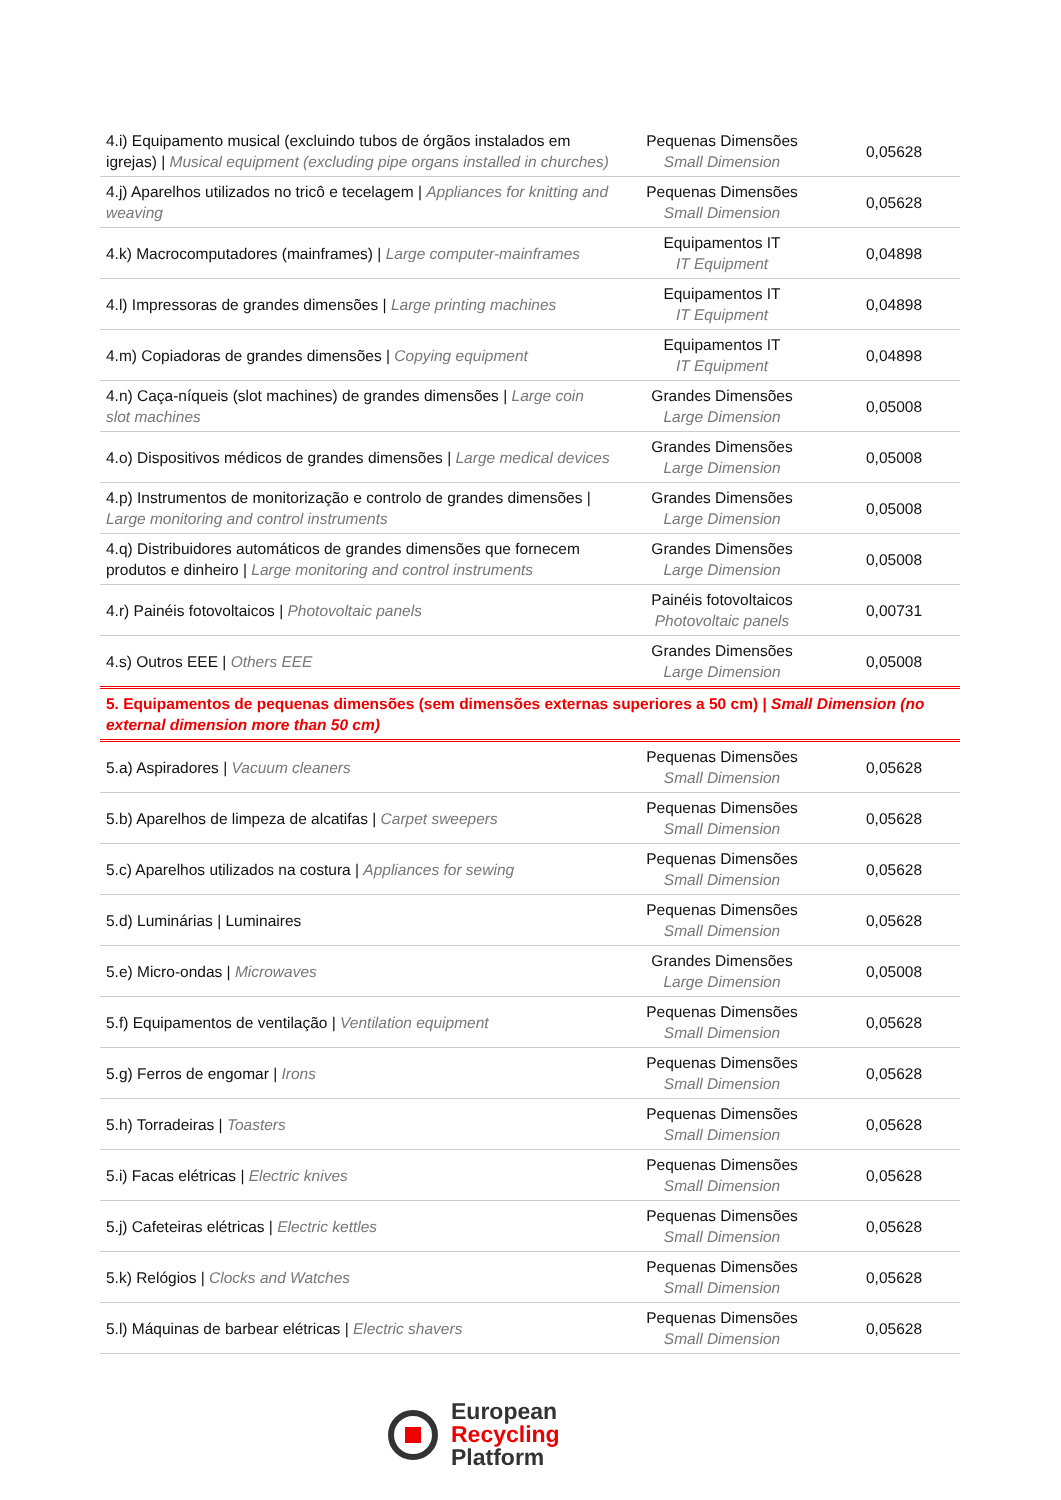| 4.i) Equipamento musical (excluindo tubos de órgãos instalados em igrejas) / Musical equipment (excluding pipe organs installed in churches) | Pequenas Dimensões Small Dimension | 0,05628 |
| 4.j) Aparelhos utilizados no tricô e tecelagem / Appliances for knitting and weaving | Pequenas Dimensões Small Dimension | 0,05628 |
| 4.k) Macrocomputadores (mainframes) / Large computer-mainframes | Equipamentos IT IT Equipment | 0,04898 |
| 4.l) Impressoras de grandes dimensões / Large printing machines | Equipamentos IT IT Equipment | 0,04898 |
| 4.m) Copiadoras de grandes dimensões / Copying equipment | Equipamentos IT IT Equipment | 0,04898 |
| 4.n) Caça-níqueis (slot machines) de grandes dimensões / Large coin slot machines | Grandes Dimensões Large Dimension | 0,05008 |
| 4.o) Dispositivos médicos de grandes dimensões / Large medical devices | Grandes Dimensões Large Dimension | 0,05008 |
| 4.p) Instrumentos de monitorização e controlo de grandes dimensões / Large monitoring and control instruments | Grandes Dimensões Large Dimension | 0,05008 |
| 4.q) Distribuidores automáticos de grandes dimensões que fornecem produtos e dinheiro / Large monitoring and control instruments | Grandes Dimensões Large Dimension | 0,05008 |
| 4.r) Painéis fotovoltaicos / Photovoltaic panels | Painéis fotovoltaicos Photovoltaic panels | 0,00731 |
| 4.s) Outros EEE / Others EEE | Grandes Dimensões Large Dimension | 0,05008 |
| 5. Equipamentos de pequenas dimensões (sem dimensões externas superiores a 50 cm) / Small Dimension (no external dimension more than 50 cm) | | |
| 5.a) Aspiradores / Vacuum cleaners | Pequenas Dimensões Small Dimension | 0,05628 |
| 5.b) Aparelhos de limpeza de alcatifas / Carpet sweepers | Pequenas Dimensões Small Dimension | 0,05628 |
| 5.c) Aparelhos utilizados na costura / Appliances for sewing | Pequenas Dimensões Small Dimension | 0,05628 |
| 5.d) Luminárias / Luminaires | Pequenas Dimensões Small Dimension | 0,05628 |
| 5.e) Micro-ondas / Microwaves | Grandes Dimensões Large Dimension | 0,05008 |
| 5.f) Equipamentos de ventilação / Ventilation equipment | Pequenas Dimensões Small Dimension | 0,05628 |
| 5.g) Ferros de engomar / Irons | Pequenas Dimensões Small Dimension | 0,05628 |
| 5.h) Torradeiras / Toasters | Pequenas Dimensões Small Dimension | 0,05628 |
| 5.i) Facas elétricas / Electric knives | Pequenas Dimensões Small Dimension | 0,05628 |
| 5.j) Cafeteiras elétricas / Electric kettles | Pequenas Dimensões Small Dimension | 0,05628 |
| 5.k) Relógios / Clocks and Watches | Pequenas Dimensões Small Dimension | 0,05628 |
| 5.l) Máquinas de barbear elétricas / Electric shavers | Pequenas Dimensões Small Dimension | 0,05628 |
European
Recycling
Platform